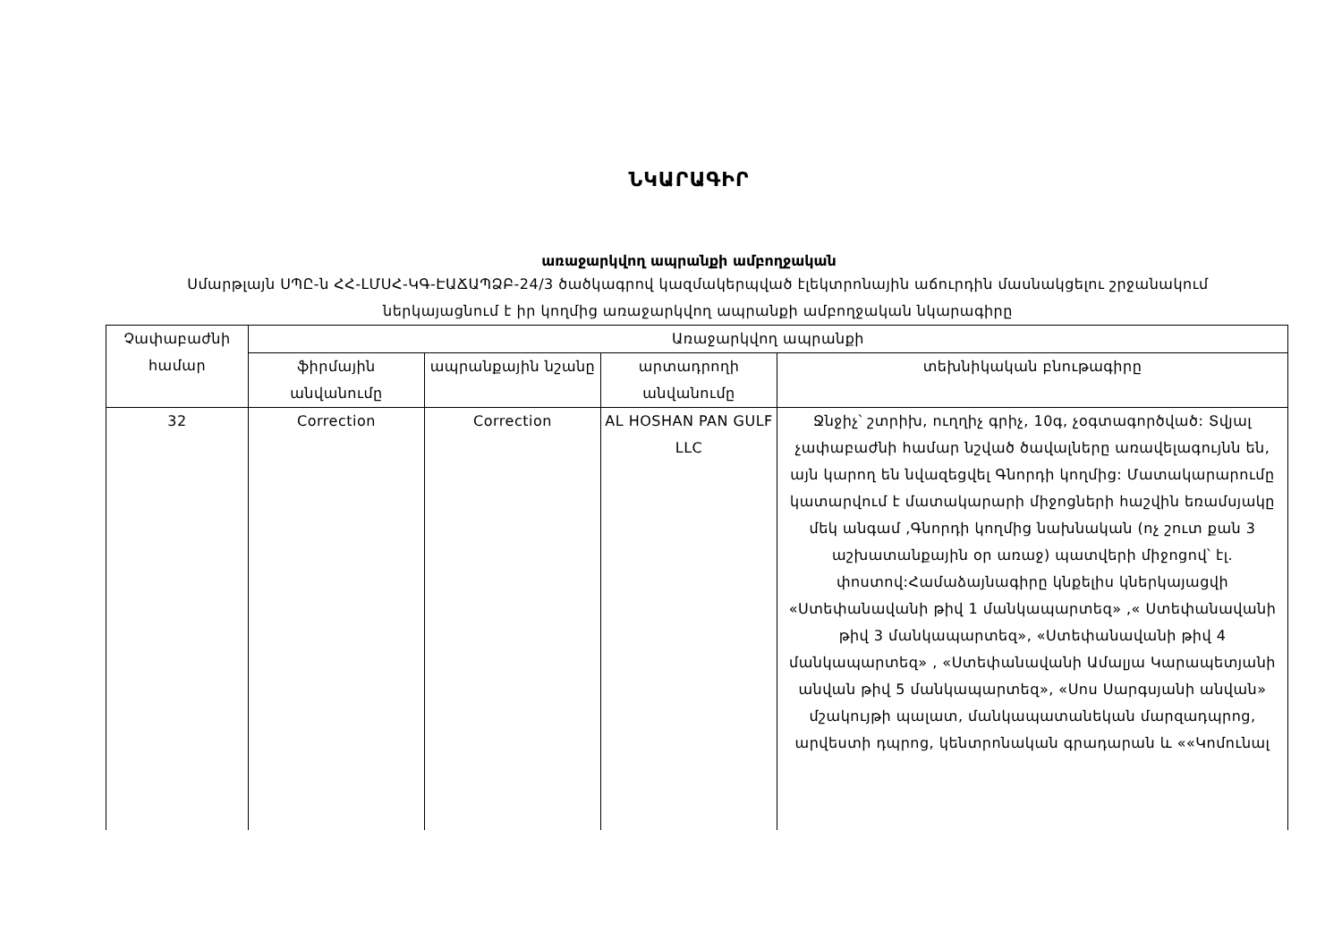ՆԿԱՐԱԳԻՐ
առաջարկվող ապրանքի ամբողջական
Սմարթլայն ՍՊԸ-ն ՀՀ-ԼՄՍՀ-ԿԳ-ԷԱՃԱՊՁԲ-24/3 ծածկագրով կազմակերպված էլեկտրոնային աճուրդին մասնակցելու շրջանակում
ներկայացնում է իր կողմից առաջարկվող ապրանքի ամբողջական նկարագիրը
| Չափաբաժնի համար | Առաջարկվող ապրանքի | | | |
| --- | --- | --- | --- | --- |
| | ֆիրմային անվանումը | ապրանքային նշանը | արտադրողի անվանումը | տեխնիկական բնութագիրը |
| 32 | Correction | Correction | AL HOSHAN PAN GULF LLC | Ջնջիչ՝ շտրիխ, ուղղիչ գրիչ, 10գ, չօգտագործված: Տվյալ չափաբաժնի համար նշված ծավալները առավելագույնն են, այն կարող են նվազեցվել Գնորդի կողմից: Մատակարարումը կատարվում է մատակարարի միջոցների հաշվին եռամսյակը մեկ անգամ ,Գնորդի կողմից նախնական (ոչ շուտ քան 3 աշխատանքային օր առաջ) պատվերի միջոցով՝ էլ. փոստով:Համաձայնագիրը կնքելիս կներկայացվի «Ստեփանավանի թիվ 1 մանկապարտեզ» ,« Ստեփանավանի թիվ 3 մանկապարտեզ», «Ստեփանավանի թիվ 4 մանկապարտեզ» , «Ստեփանավանի Ամալյա Կարապետյանի անվան թիվ 5 մանկապարտեզ», «Սոս Սարգսյանի անվան» մշակույթի պալատ, մանկապատանեկան մարզադպրոց, արվեստի դպրոց, կենտրոնական գրադարան և ««Կոմունալ |